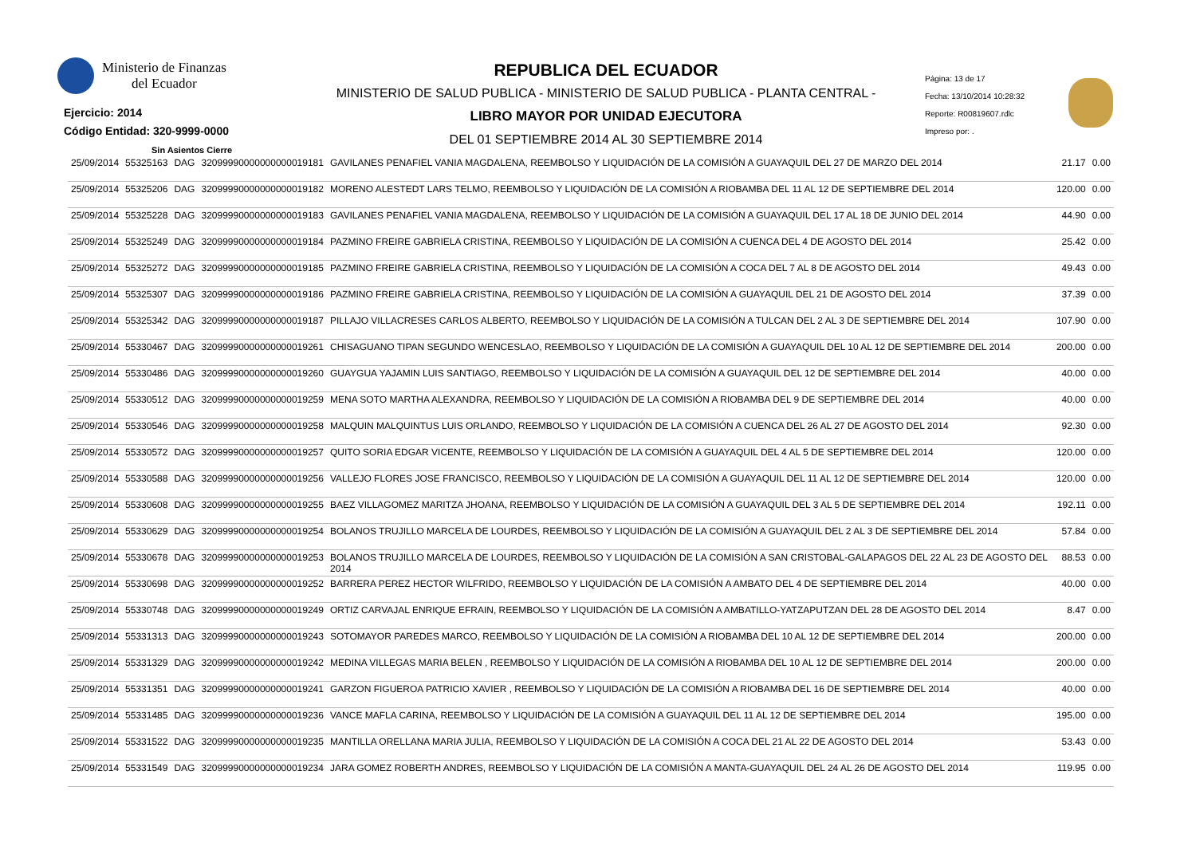Ministerio de Finanzas
del Ecuador
Ejercicio: 2014
Código Entidad: 320-9999-0000
Sin Asientos Cierre
REPUBLICA DEL ECUADOR
MINISTERIO DE SALUD PUBLICA - MINISTERIO DE SALUD PUBLICA - PLANTA CENTRAL -
LIBRO MAYOR POR UNIDAD EJECUTORA
DEL 01 SEPTIEMBRE 2014 AL 30 SEPTIEMBRE 2014
Página: 13 de 17
Fecha: 13/10/2014 10:28:32
Reporte: R00819607.rdlc
Impreso por: .
| 25/09/2014 | 55325163 | DAG | 32099990000000000019181 | GAVILANES PENAFIEL VANIA MAGDALENA, REEMBOLSO Y LIQUIDACIÓN DE LA COMISIÓN A GUAYAQUIL DEL 27 DE MARZO DEL 2014 | 21.17 | 0.00 |
| 25/09/2014 | 55325206 | DAG | 32099990000000000019182 | MORENO ALESTEDT LARS TELMO, REEMBOLSO Y LIQUIDACIÓN DE LA COMISIÓN A RIOBAMBA DEL 11 AL 12 DE SEPTIEMBRE DEL 2014 | 120.00 | 0.00 |
| 25/09/2014 | 55325228 | DAG | 32099990000000000019183 | GAVILANES PENAFIEL VANIA MAGDALENA, REEMBOLSO Y LIQUIDACIÓN DE LA COMISIÓN A GUAYAQUIL DEL 17 AL 18 DE JUNIO DEL 2014 | 44.90 | 0.00 |
| 25/09/2014 | 55325249 | DAG | 32099990000000000019184 | PAZMINO FREIRE GABRIELA CRISTINA, REEMBOLSO Y LIQUIDACIÓN DE LA COMISIÓN A CUENCA DEL 4 DE AGOSTO DEL 2014 | 25.42 | 0.00 |
| 25/09/2014 | 55325272 | DAG | 32099990000000000019185 | PAZMINO FREIRE GABRIELA CRISTINA, REEMBOLSO Y LIQUIDACIÓN DE LA COMISIÓN A COCA DEL 7 AL 8 DE AGOSTO DEL 2014 | 49.43 | 0.00 |
| 25/09/2014 | 55325307 | DAG | 32099990000000000019186 | PAZMINO FREIRE GABRIELA CRISTINA, REEMBOLSO Y LIQUIDACIÓN DE LA COMISIÓN A GUAYAQUIL DEL 21 DE AGOSTO DEL 2014 | 37.39 | 0.00 |
| 25/09/2014 | 55325342 | DAG | 32099990000000000019187 | PILLAJO VILLACRESES CARLOS ALBERTO, REEMBOLSO Y LIQUIDACIÓN DE LA COMISIÓN A TULCAN DEL 2 AL 3 DE SEPTIEMBRE DEL 2014 | 107.90 | 0.00 |
| 25/09/2014 | 55330467 | DAG | 32099990000000000019261 | CHISAGUANO TIPAN SEGUNDO WENCESLAO, REEMBOLSO Y LIQUIDACIÓN DE LA COMISIÓN A GUAYAQUIL DEL 10 AL 12 DE SEPTIEMBRE DEL 2014 | 200.00 | 0.00 |
| 25/09/2014 | 55330486 | DAG | 32099990000000000019260 | GUAYGUA YAJAMIN LUIS SANTIAGO, REEMBOLSO Y LIQUIDACIÓN DE LA COMISIÓN A GUAYAQUIL DEL 12 DE SEPTIEMBRE DEL 2014 | 40.00 | 0.00 |
| 25/09/2014 | 55330512 | DAG | 32099990000000000019259 | MENA SOTO MARTHA ALEXANDRA, REEMBOLSO Y LIQUIDACIÓN DE LA COMISIÓN A RIOBAMBA DEL 9 DE SEPTIEMBRE DEL 2014 | 40.00 | 0.00 |
| 25/09/2014 | 55330546 | DAG | 32099990000000000019258 | MALQUIN MALQUINTUS LUIS ORLANDO, REEMBOLSO Y LIQUIDACIÓN DE LA COMISIÓN A CUENCA DEL 26 AL 27 DE AGOSTO DEL 2014 | 92.30 | 0.00 |
| 25/09/2014 | 55330572 | DAG | 32099990000000000019257 | QUITO SORIA EDGAR VICENTE, REEMBOLSO Y LIQUIDACIÓN DE LA COMISIÓN A GUAYAQUIL DEL 4 AL 5 DE SEPTIEMBRE DEL 2014 | 120.00 | 0.00 |
| 25/09/2014 | 55330588 | DAG | 32099990000000000019256 | VALLEJO FLORES JOSE FRANCISCO, REEMBOLSO Y LIQUIDACIÓN DE LA COMISIÓN A GUAYAQUIL DEL 11 AL 12 DE SEPTIEMBRE DEL 2014 | 120.00 | 0.00 |
| 25/09/2014 | 55330608 | DAG | 32099990000000000019255 | BAEZ VILLAGOMEZ MARITZA JHOANA, REEMBOLSO Y LIQUIDACIÓN DE LA COMISIÓN A GUAYAQUIL DEL 3 AL 5 DE SEPTIEMBRE DEL 2014 | 192.11 | 0.00 |
| 25/09/2014 | 55330629 | DAG | 32099990000000000019254 | BOLANOS TRUJILLO MARCELA DE LOURDES, REEMBOLSO Y LIQUIDACIÓN DE LA COMISIÓN A GUAYAQUIL DEL 2 AL 3 DE SEPTIEMBRE DEL 2014 | 57.84 | 0.00 |
| 25/09/2014 | 55330678 | DAG | 32099990000000000019253 | BOLANOS TRUJILLO MARCELA DE LOURDES, REEMBOLSO Y LIQUIDACIÓN DE LA COMISIÓN A SAN CRISTOBAL-GALAPAGOS DEL 22 AL 23 DE AGOSTO DEL 2014 | 88.53 | 0.00 |
| 25/09/2014 | 55330698 | DAG | 32099990000000000019252 | BARRERA PEREZ HECTOR WILFRIDO, REEMBOLSO Y LIQUIDACIÓN DE LA COMISIÓN A AMBATO DEL 4 DE SEPTIEMBRE DEL 2014 | 40.00 | 0.00 |
| 25/09/2014 | 55330748 | DAG | 32099990000000000019249 | ORTIZ CARVAJAL ENRIQUE EFRAIN, REEMBOLSO Y LIQUIDACIÓN DE LA COMISIÓN A AMBATILLO-YATZAPUTZAN DEL 28 DE AGOSTO DEL 2014 | 8.47 | 0.00 |
| 25/09/2014 | 55331313 | DAG | 32099990000000000019243 | SOTOMAYOR PAREDES MARCO, REEMBOLSO Y LIQUIDACIÓN DE LA COMISIÓN A RIOBAMBA DEL 10 AL 12 DE SEPTIEMBRE DEL 2014 | 200.00 | 0.00 |
| 25/09/2014 | 55331329 | DAG | 32099990000000000019242 | MEDINA VILLEGAS MARIA BELEN , REEMBOLSO Y LIQUIDACIÓN DE LA COMISIÓN A RIOBAMBA DEL 10 AL 12 DE SEPTIEMBRE DEL 2014 | 200.00 | 0.00 |
| 25/09/2014 | 55331351 | DAG | 32099990000000000019241 | GARZON FIGUEROA PATRICIO XAVIER , REEMBOLSO Y LIQUIDACIÓN DE LA COMISIÓN A RIOBAMBA DEL 16 DE SEPTIEMBRE DEL 2014 | 40.00 | 0.00 |
| 25/09/2014 | 55331485 | DAG | 32099990000000000019236 | VANCE MAFLA CARINA, REEMBOLSO Y LIQUIDACIÓN DE LA COMISIÓN A GUAYAQUIL DEL 11 AL 12 DE SEPTIEMBRE DEL 2014 | 195.00 | 0.00 |
| 25/09/2014 | 55331522 | DAG | 32099990000000000019235 | MANTILLA ORELLANA MARIA JULIA, REEMBOLSO Y LIQUIDACIÓN DE LA COMISIÓN A COCA DEL 21 AL 22 DE AGOSTO DEL 2014 | 53.43 | 0.00 |
| 25/09/2014 | 55331549 | DAG | 32099990000000000019234 | JARA GOMEZ ROBERTH ANDRES, REEMBOLSO Y LIQUIDACIÓN DE LA COMISIÓN A MANTA-GUAYAQUIL DEL 24 AL 26 DE AGOSTO DEL 2014 | 119.95 | 0.00 |